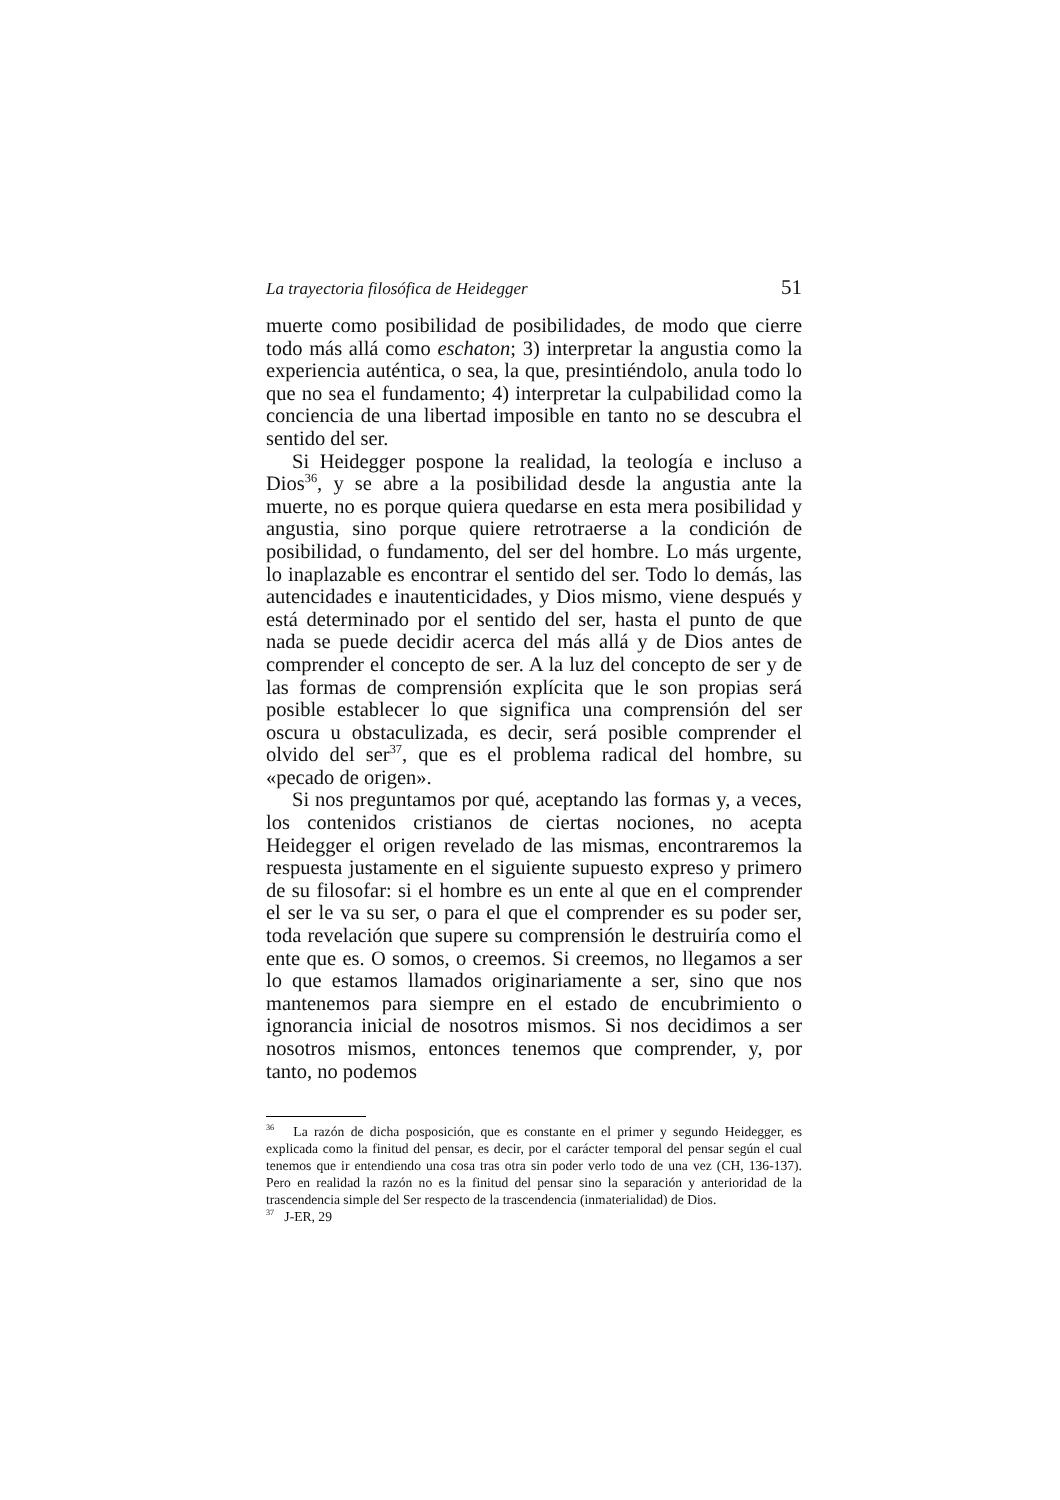La trayectoria filosófica de Heidegger 51
muerte como posibilidad de posibilidades, de modo que cierre todo más allá como eschaton; 3) interpretar la angustia como la experiencia auténtica, o sea, la que, presintiéndolo, anula todo lo que no sea el fundamento; 4) interpretar la culpabilidad como la conciencia de una libertad imposible en tanto no se descubra el sentido del ser.
Si Heidegger pospone la realidad, la teología e incluso a Dios<sup>36</sup>, y se abre a la posibilidad desde la angustia ante la muerte, no es porque quiera quedarse en esta mera posibilidad y angustia, sino porque quiere retrotraerse a la condición de posibilidad, o fundamento, del ser del hombre. Lo más urgente, lo inaplazable es encontrar el sentido del ser. Todo lo demás, las autencidades e inautenticidades, y Dios mismo, viene después y está determinado por el sentido del ser, hasta el punto de que nada se puede decidir acerca del más allá y de Dios antes de comprender el concepto de ser. A la luz del concepto de ser y de las formas de comprensión explícita que le son propias será posible establecer lo que significa una comprensión del ser oscura u obstaculizada, es decir, será posible comprender el olvido del ser<sup>37</sup>, que es el problema radical del hombre, su «pecado de origen».
Si nos preguntamos por qué, aceptando las formas y, a veces, los contenidos cristianos de ciertas nociones, no acepta Heidegger el origen revelado de las mismas, encontraremos la respuesta justamente en el siguiente supuesto expreso y primero de su filosofar: si el hombre es un ente al que en el comprender el ser le va su ser, o para el que el comprender es su poder ser, toda revelación que supere su comprensión le destruiría como el ente que es. O somos, o creemos. Si creemos, no llegamos a ser lo que estamos llamados originariamente a ser, sino que nos mantenemos para siempre en el estado de encubrimiento o ignorancia inicial de nosotros mismos. Si nos decidimos a ser nosotros mismos, entonces tenemos que comprender, y, por tanto, no podemos
<sup>36</sup> La razón de dicha posposición, que es constante en el primer y segundo Heidegger, es explicada como la finitud del pensar, es decir, por el carácter temporal del pensar según el cual tenemos que ir entendiendo una cosa tras otra sin poder verlo todo de una vez (CH, 136-137). Pero en realidad la razón no es la finitud del pensar sino la separación y anterioridad de la trascendencia simple del Ser respecto de la trascendencia (inmaterialidad) de Dios.
<sup>37</sup> J-ER, 29